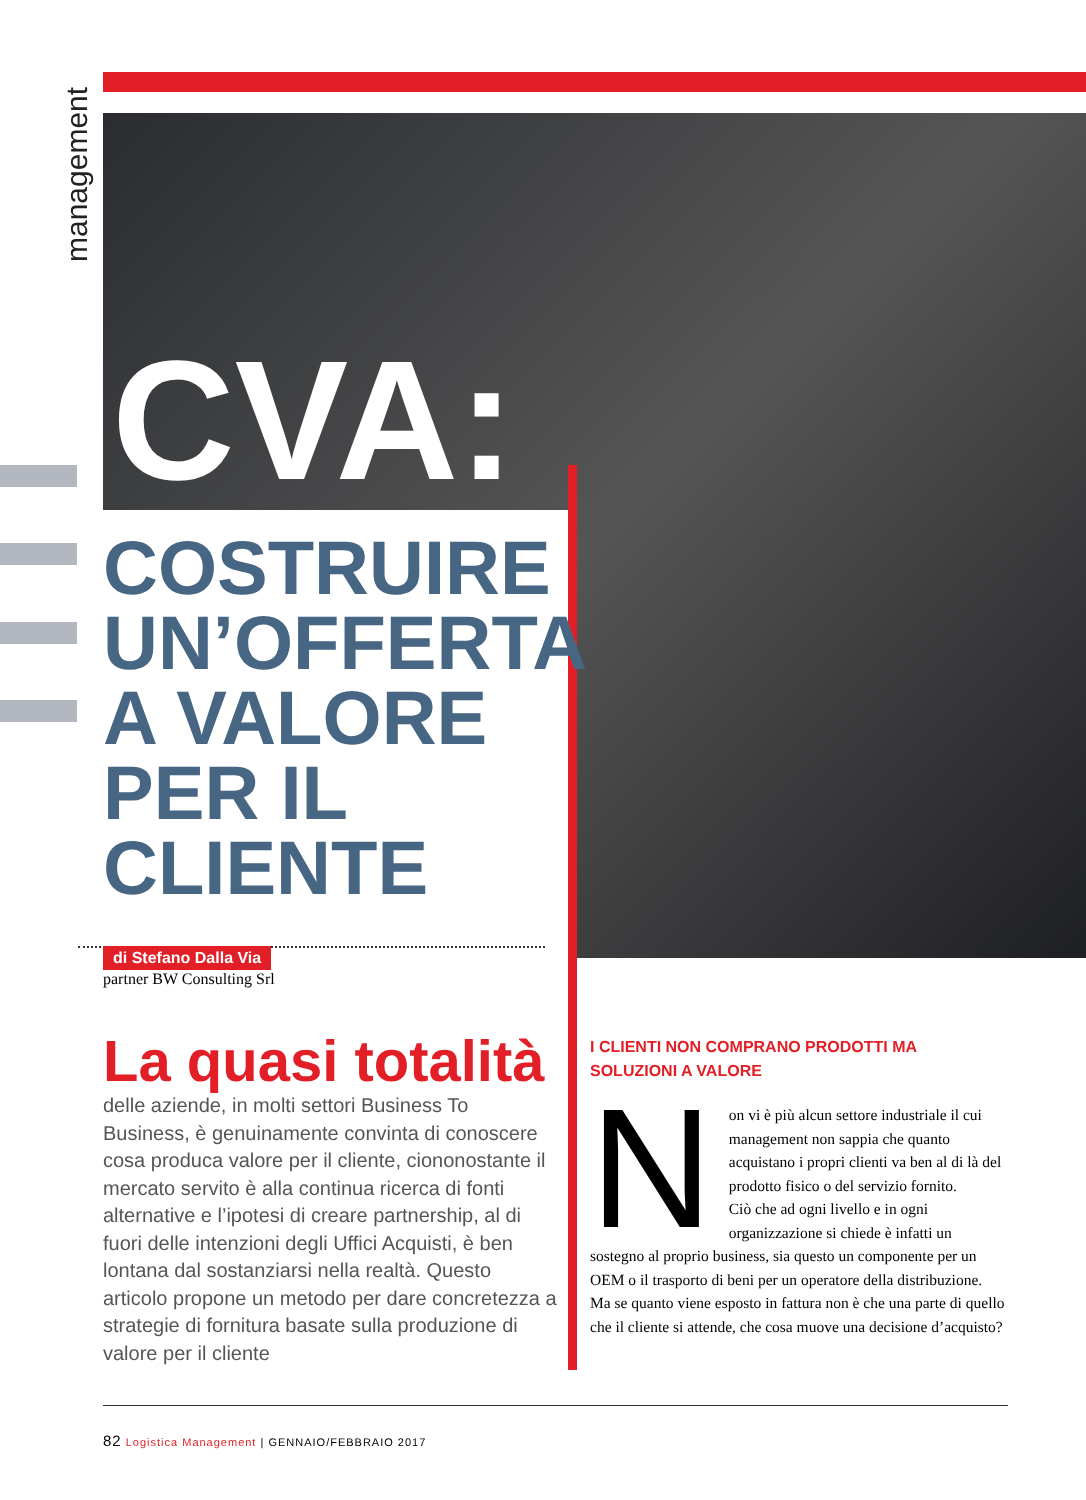management
CVA:
COSTRUIRE
UN’OFFERTA
A VALORE
PER IL
CLIENTE
di Stefano Dalla Via
partner BW Consulting Srl
La quasi totalità
delle aziende, in molti settori Business To Business, è genuinamente convinta di conoscere cosa produca valore per il cliente, ciononostante il mercato servito è alla continua ricerca di fonti alternative e l’ipotesi di creare partnership, al di fuori delle intenzioni degli Uffici Acquisti, è ben lontana dal sostanziarsi nella realtà. Questo articolo propone un metodo per dare concretezza a strategie di fornitura basate sulla produzione di valore per il cliente
I CLIENTI NON COMPRANO PRODOTTI MA SOLUZIONI A VALORE
Non vi è più alcun settore industriale il cui management non sappia che quanto acquistano i propri clienti va ben al di là del prodotto fisico o del servizio fornito.
Ciò che ad ogni livello e in ogni organizzazione si chiede è infatti un sostegno al proprio business, sia questo un componente per un OEM o il trasporto di beni per un operatore della distribuzione.
Ma se quanto viene esposto in fattura non è che una parte di quello che il cliente si attende, che cosa muove una decisione d’acquisto?
82 Logistica Management | GENNAIO/FEBBRAIO 2017